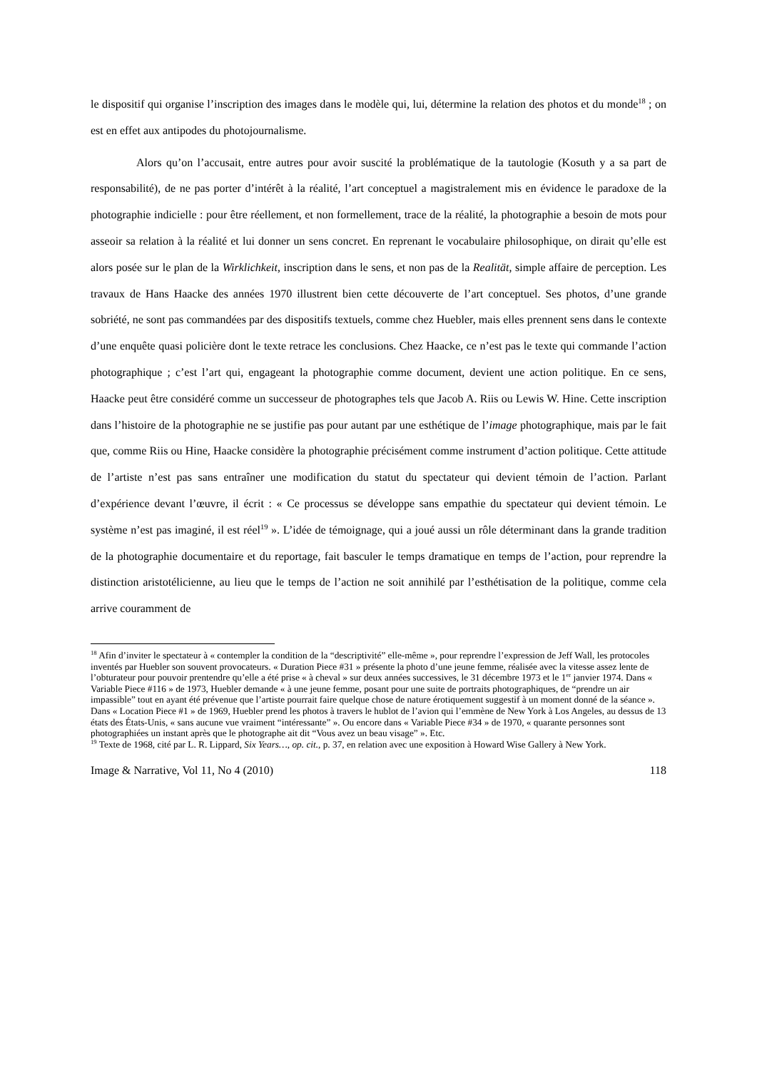le dispositif qui organise l’inscription des images dans le modèle qui, lui, détermine la relation des photos et du monde<sup>18</sup> ; on est en effet aux antipodes du photojournalisme.
Alors qu’on l’accusait, entre autres pour avoir suscité la problématique de la tautologie (Kosuth y a sa part de responsabilité), de ne pas porter d’intérêt à la réalité, l’art conceptuel a magistralement mis en évidence le paradoxe de la photographie indicielle : pour être réellement, et non formellement, trace de la réalité, la photographie a besoin de mots pour asseoir sa relation à la réalité et lui donner un sens concret. En reprenant le vocabulaire philosophique, on dirait qu’elle est alors posée sur le plan de la Wirklichkeit, inscription dans le sens, et non pas de la Realität, simple affaire de perception. Les travaux de Hans Haacke des années 1970 illustrent bien cette découverte de l’art conceptuel. Ses photos, d’une grande sobriété, ne sont pas commandées par des dispositifs textuels, comme chez Huebler, mais elles prennent sens dans le contexte d’une enquête quasi policière dont le texte retrace les conclusions. Chez Haacke, ce n’est pas le texte qui commande l’action photographique ; c’est l’art qui, engageant la photographie comme document, devient une action politique. En ce sens, Haacke peut être considéré comme un successeur de photographes tels que Jacob A. Riis ou Lewis W. Hine. Cette inscription dans l’histoire de la photographie ne se justifie pas pour autant par une esthétique de l’image photographique, mais par le fait que, comme Riis ou Hine, Haacke considère la photographie précisément comme instrument d’action politique. Cette attitude de l’artiste n’est pas sans entraîner une modification du statut du spectateur qui devient témoin de l’action. Parlant d’expérience devant l’œuvre, il écrit : « Ce processus se développe sans empathie du spectateur qui devient témoin. Le système n’est pas imaginé, il est réel<sup>19</sup> ». L’idée de témoignage, qui a joué aussi un rôle déterminant dans la grande tradition de la photographie documentaire et du reportage, fait basculer le temps dramatique en temps de l’action, pour reprendre la distinction aristotélicienne, au lieu que le temps de l’action ne soit annihilé par l’esthétisation de la politique, comme cela arrive couramment de
<sup>18</sup> Afin d’inviter le spectateur à « contempler la condition de la “descriptivité” elle-même », pour reprendre l’expression de Jeff Wall, les protocoles inventés par Huebler son souvent provocateurs. « Duration Piece #31 » présente la photo d’une jeune femme, réalisée avec la vitesse assez lente de l’obturateur pour pouvoir prentendre qu’elle a été prise « à cheval » sur deux années successives, le 31 décembre 1973 et le 1<sup>er</sup> janvier 1974. Dans « Variable Piece #116 » de 1973, Huebler demande « à une jeune femme, posant pour une suite de portraits photographiques, de “prendre un air impassible” tout en ayant été prévenue que l’artiste pourrait faire quelque chose de nature érotiquement suggestif à un moment donné de la séance ». Dans « Location Piece #1 » de 1969, Huebler prend les photos à travers le hublot de l’avion qui l’emmène de New York à Los Angeles, au dessus de 13 états des États-Unis, « sans aucune vue vraiment “intéressante” ». Ou encore dans « Variable Piece #34 » de 1970, « quarante personnes sont photographiées un instant après que le photographe ait dit “Vous avez un beau visage” ». Etc.
<sup>19</sup> Texte de 1968, cité par L. R. Lippard, Six Years…, op. cit., p. 37, en relation avec une exposition à Howard Wise Gallery à New York.
Image & Narrative, Vol 11, No 4 (2010) 118